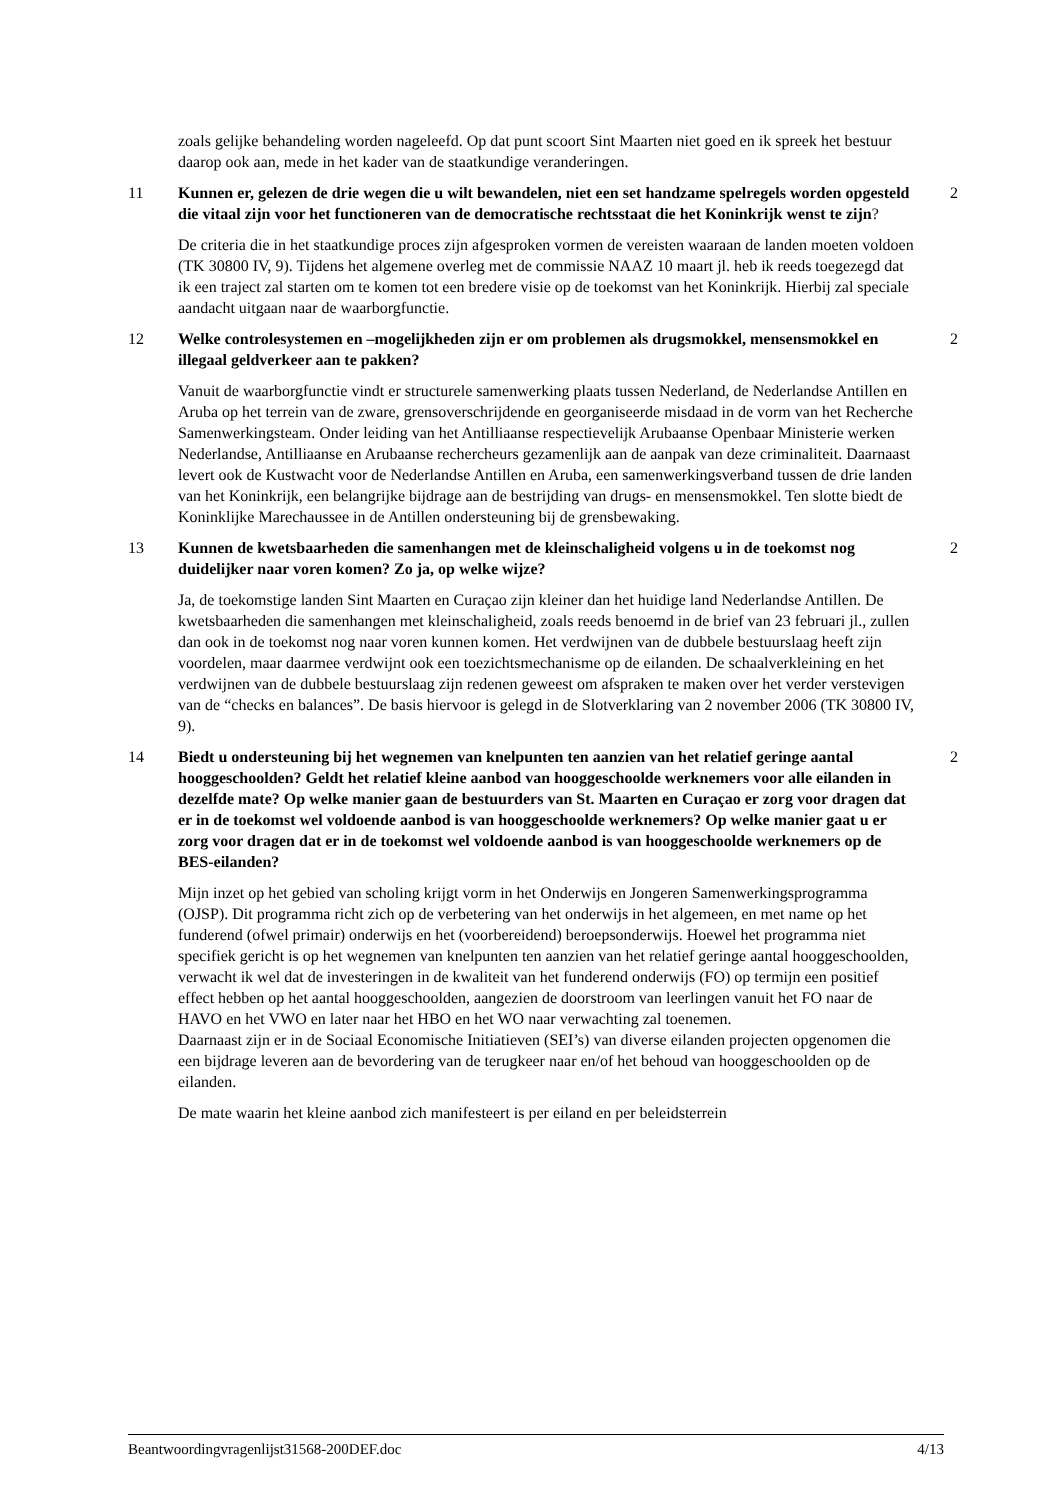zoals gelijke behandeling worden nageleefd. Op dat punt scoort Sint Maarten niet goed en ik spreek het bestuur daarop ook aan, mede in het kader van de staatkundige veranderingen.
11 Kunnen er, gelezen de drie wegen die u wilt bewandelen, niet een set handzame spelregels worden opgesteld die vitaal zijn voor het functioneren van de democratische rechtsstaat die het Koninkrijk wenst te zijn?
2
De criteria die in het staatkundige proces zijn afgesproken vormen de vereisten waaraan de landen moeten voldoen (TK 30800 IV, 9). Tijdens het algemene overleg met de commissie NAAZ 10 maart jl. heb ik reeds toegezegd dat ik een traject zal starten om te komen tot een bredere visie op de toekomst van het Koninkrijk. Hierbij zal speciale aandacht uitgaan naar de waarborgfunctie.
12 Welke controlesystemen en –mogelijkheden zijn er om problemen als drugsmokkel, mensensmokkel en illegaal geldverkeer aan te pakken?
2
Vanuit de waarborgfunctie vindt er structurele samenwerking plaats tussen Nederland, de Nederlandse Antillen en Aruba op het terrein van de zware, grensoverschrijdende en georganiseerde misdaad in de vorm van het Recherche Samenwerkingsteam. Onder leiding van het Antilliaanse respectievelijk Arubaanse Openbaar Ministerie werken Nederlandse, Antilliaanse en Arubaanse rechercheurs gezamenlijk aan de aanpak van deze criminaliteit. Daarnaast levert ook de Kustwacht voor de Nederlandse Antillen en Aruba, een samenwerkingsverband tussen de drie landen van het Koninkrijk, een belangrijke bijdrage aan de bestrijding van drugs- en mensensmokkel. Ten slotte biedt de Koninklijke Marechaussee in de Antillen ondersteuning bij de grensbewaking.
13 Kunnen de kwetsbaarheden die samenhangen met de kleinschaligheid volgens u in de toekomst nog duidelijker naar voren komen? Zo ja, op welke wijze?
2
Ja, de toekomstige landen Sint Maarten en Curaçao zijn kleiner dan het huidige land Nederlandse Antillen. De kwetsbaarheden die samenhangen met kleinschaligheid, zoals reeds benoemd in de brief van 23 februari jl., zullen dan ook in de toekomst nog naar voren kunnen komen. Het verdwijnen van de dubbele bestuurslaag heeft zijn voordelen, maar daarmee verdwijnt ook een toezichtsmechanisme op de eilanden. De schaalverkleining en het verdwijnen van de dubbele bestuurslaag zijn redenen geweest om afspraken te maken over het verder verstevigen van de “checks en balances”. De basis hiervoor is gelegd in de Slotverklaring van 2 november 2006 (TK 30800 IV, 9).
14 Biedt u ondersteuning bij het wegnemen van knelpunten ten aanzien van het relatief geringe aantal hooggeschoolden? Geldt het relatief kleine aanbod van hooggeschoolde werknemers voor alle eilanden in dezelfde mate? Op welke manier gaan de bestuurders van St. Maarten en Curaçao er zorg voor dragen dat er in de toekomst wel voldoende aanbod is van hooggeschoolde werknemers? Op welke manier gaat u er zorg voor dragen dat er in de toekomst wel voldoende aanbod is van hooggeschoolde werknemers op de BES-eilanden?
2
Mijn inzet op het gebied van scholing krijgt vorm in het Onderwijs en Jongeren Samenwerkingsprogramma (OJSP). Dit programma richt zich op de verbetering van het onderwijs in het algemeen, en met name op het funderend (ofwel primair) onderwijs en het (voorbereidend) beroepsonderwijs. Hoewel het programma niet specifiek gericht is op het wegnemen van knelpunten ten aanzien van het relatief geringe aantal hooggeschoolden, verwacht ik wel dat de investeringen in de kwaliteit van het funderend onderwijs (FO) op termijn een positief effect hebben op het aantal hooggeschoolden, aangezien de doorstroom van leerlingen vanuit het FO naar de HAVO en het VWO en later naar het HBO en het WO naar verwachting zal toenemen.
Daarnaast zijn er in de Sociaal Economische Initiatieven (SEI’s) van diverse eilanden projecten opgenomen die een bijdrage leveren aan de bevordering van de terugkeer naar en/of het behoud van hooggeschoolden op de eilanden.
De mate waarin het kleine aanbod zich manifesteert is per eiland en per beleidsterrein
Beantwoordingvragenlijst31568-200DEF.doc 4/13